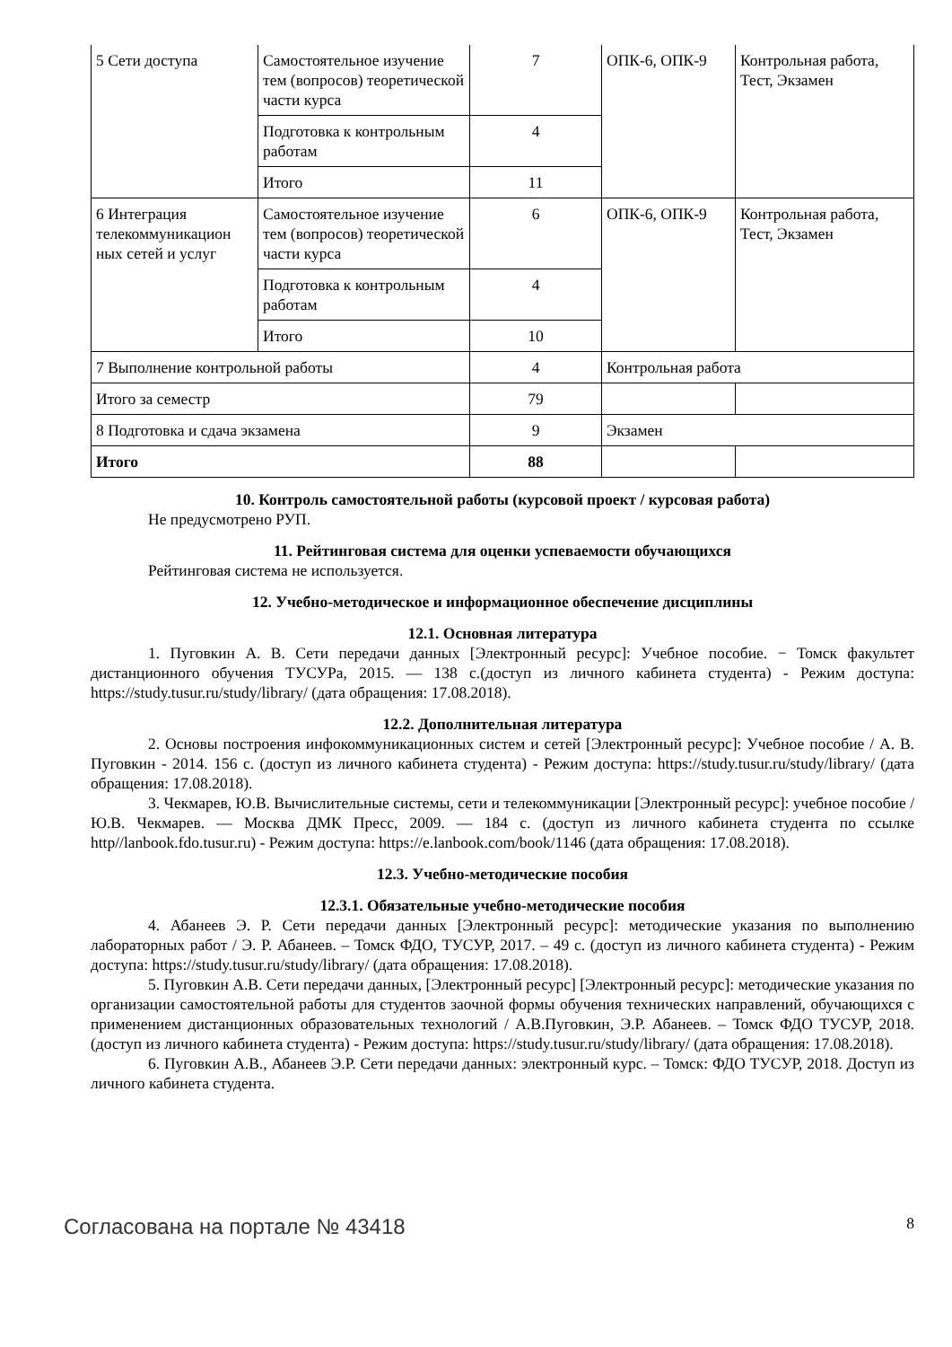| 5 Сети доступа | Самостоятельное изучение тем (вопросов) теоретической части курса | 7 | ОПК-6, ОПК-9 | Контрольная работа, Тест, Экзамен |
| | Подготовка к контрольным работам | 4 | | |
| | Итого | 11 | | |
| 6 Интеграция телекоммуникацион ных сетей и услуг | Самостоятельное изучение тем (вопросов) теоретической части курса | 6 | ОПК-6, ОПК-9 | Контрольная работа, Тест, Экзамен |
| | Подготовка к контрольным работам | 4 | | |
| | Итого | 10 | | |
| 7 Выполнение контрольной работы | | 4 | Контрольная работа | |
| Итого за семестр | | 79 | | |
| 8 Подготовка и сдача экзамена | | 9 | Экзамен | |
| Итого | | 88 | | |
10. Контроль самостоятельной работы (курсовой проект / курсовая работа)
Не предусмотрено РУП.
11. Рейтинговая система для оценки успеваемости обучающихся
Рейтинговая система не используется.
12. Учебно-методическое и информационное обеспечение дисциплины
12.1. Основная литература
1. Пуговкин А. В. Сети передачи данных [Электронный ресурс]: Учебное пособие. − Томск факультет дистанционного обучения ТУСУРа, 2015. — 138 с.(доступ из личного кабинета студента) - Режим доступа: https://study.tusur.ru/study/library/ (дата обращения: 17.08.2018).
12.2. Дополнительная литература
2. Основы построения инфокоммуникационных систем и сетей [Электронный ресурс]: Учебное пособие / А. В. Пуговкин - 2014. 156 с. (доступ из личного кабинета студента) - Режим доступа: https://study.tusur.ru/study/library/ (дата обращения: 17.08.2018).
3. Чекмарев, Ю.В. Вычислительные системы, сети и телекоммуникации [Электронный ресурс]: учебное пособие / Ю.В. Чекмарев. — Москва ДМК Пресс, 2009. — 184 с. (доступ из личного кабинета студента по ссылке http//lanbook.fdo.tusur.ru) - Режим доступа: https://e.lanbook.com/book/1146 (дата обращения: 17.08.2018).
12.3. Учебно-методические пособия
12.3.1. Обязательные учебно-методические пособия
4. Абанеев Э. Р. Сети передачи данных [Электронный ресурс]: методические указания по выполнению лабораторных работ / Э. Р. Абанеев. – Томск ФДО, ТУСУР, 2017. – 49 с. (доступ из личного кабинета студента) - Режим доступа: https://study.tusur.ru/study/library/ (дата обращения: 17.08.2018).
5. Пуговкин А.В. Сети передачи данных, [Электронный ресурс] [Электронный ресурс]: методические указания по организации самостоятельной работы для студентов заочной формы обучения технических направлений, обучающихся с применением дистанционных образовательных технологий / А.В.Пуговкин, Э.Р. Абанеев. – Томск ФДО ТУСУР, 2018. (доступ из личного кабинета студента) - Режим доступа: https://study.tusur.ru/study/library/ (дата обращения: 17.08.2018).
6. Пуговкин А.В., Абанеев Э.Р. Сети передачи данных: электронный курс. – Томск: ФДО ТУСУР, 2018. Доступ из личного кабинета студента.
Согласована на портале № 43418 8